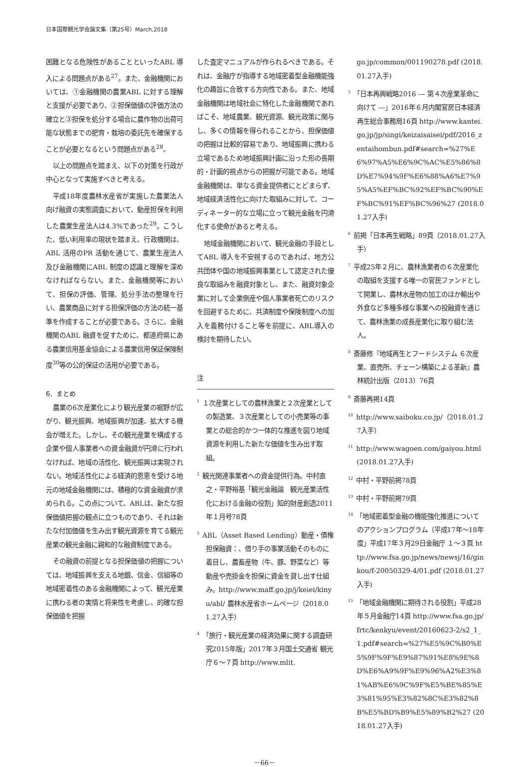日本国際観光学会論文集（第25号）March,2018
困難となる危険性があることといったABL 導入による問題点がある<sup>27</sup>。また、金融機関においては、①金融機関の農業ABL に対する理解と支援が必要であり、②担保価値の評価方法の確立と③担保を処分する場合に農作物の出荷可能な状態までの肥育・栽培の委託先を確保することが必要となるという問題点がある<sup>28</sup>。
以上の問題点を踏まえ、以下の対策を行政が中心となって実施すべきと考える。
平成18年度農林水産省が実施した農業法人向け融資の実態調査において、動産担保を利用した農業生産法人は4.3%であった<sup>29</sup>。こうした、低い利用率の現状を踏まえ、行政機関は、ABL 活用のPR 活動を通じて、農業生産法人及び金融機関にABL 制度の認識と理解を深めなければならない。また、金融機関等において、担保の評価、管理、処分手法の整理を行い、農業商品に対する担保評価の方法の統一基準を作成することが必要である。さらに、金融機関のABL 融資を促すために、都道府県にある農業信用基金協会による農業信用保証保険制度<sup>30</sup>等の公的保証の活用が必要である。
6．まとめ
農業の6次産業化により観光産業の裾野が広がり、観光振興、地域振興が加速、拡大する機会が増えた。しかし、その観光産業を構成する企業や個人事業者への資金融資が円滑に行われなければ、地域の活性化、観光振興は実現されない。地域活性化による経済的恩恵を受ける地元の地域金融機関には、積極的な資金融資が求められる。この点について、ABLは、新たな担保価値把握の観点に立つものであり、それは新たな付加価値を生み出す観光資源を育てる観光産業の観光金融に親和的な融資制度である。
その融資の前提となる担保価値の把握については、地域振興を支える地銀、信金、信組等の地域密着性のある金融機関によって、観光産業に携わる者の実情と将来性を考慮し、的確な担保価値を把握
した査定マニュアルが作られるべきである。それは、金融庁が指導する地域密着型金融機能強化の趣旨に合致する方向性である。また、地域金融機関は地域社会に特化した金融機関であればこそ、地域農業、観光資源、観光政策に関与し、多くの情報を得られることから、担保価値の把握は比較的容易であり、地域振興に携わる立場であるため地域振興計画に沿った形の長期的・計画的視点からの把握が可能である。地域金融機関は、単なる資金提供者にとどまらず、地域経済活性化に向けた取組みに対して、コーディネーター的な立場に立って観光金融を円滑化する使命があると考える。
地域金融機関において、観光金融の手段としてABL 導入を不安視するのであれば、地方公共団体や国の地域振興事業として認定された優良な取組みを融資対象とし、また、融資対象企業に対して企業倒産や個人事業者死亡のリスクを回避するために、共済制度や保険制度への加入を義務付けること等を前提に、ABL導入の検討を期待したい。
注
<sup>1</sup> １次産業としての農林漁業と２次産業としての製造業、３次産業としての小売業等の事業との総合的かつ一体的な推進を図り地域資源を利用した新たな価値を生み出す取組。
<sup>2</sup> 観光関連事業者への資金提供行為。中村直之・平野裕基「観光金融論　観光産業活性化における金融の役割」知的財産創造2011年１月号78頁
<sup>3</sup> ABL（Asset Based Lending）動産・債権担保融資：、借り手の事業活動そのものに着目し、農畜産物（牛、豚、野菜など）等動産や売掛金を担保に資金を貸し出す仕組み。http://www.maff.go.jp/j/keiei/kinyu/abl/ 農林水産省ホームページ（2018.01.27入手）
<sup>4</sup>「旅行・観光産業の経済効果に関する調査研究2015年版」2017年３月国土交通省 観光庁６～７頁 http://www.mlit.
go.jp/common/001190278.pdf (2018.01.27入手)
<sup>5</sup>「日本再興戦略2016 ― 第４次産業革命に向けて ―」2016年６月内閣官房日本経済再生総合事務局16頁 http://www.kantei.go.jp/jp/singi/keizaisaisei/pdf/2016_zentaihombun.pdf#search=%27%E6%97%A5%E6%9C%AC%E5%86%8D%E7%94%9F%E6%88%A6%E7%95%A5%EF%BC%92%EF%BC%90%EF%BC%91%EF%BC%96%27 (2018.01.27入手)
<sup>6</sup> 前掲「日本再生戦略」89頁（2018.01.27入手）
<sup>7</sup> 平成25年２月に、農林漁業者の６次産業化の取組を支援する唯一の官民ファンドとして開業し、農林水産物の加工のほか輸出や外食など多種多様な事業への投融資を通じて、農林漁業の成長産業化に取り組む法人。
<sup>8</sup> 斎藤修『地域再生とフードシステム ６次産業、直売所、チェーン構築による革新』農林統計出版（2013）76頁
<sup>9</sup> 斎藤再掲14頁
<sup>10</sup> http://www.saiboku.co.jp/（2018.01.27入手）
<sup>11</sup> http://www.wagoen.com/gaiyou.html (2018.01.27入手)
<sup>12</sup> 中村・平野前掲78頁
<sup>13</sup> 中村・平野前掲79頁
<sup>14</sup>「地域密着型金融の機能強化推進についてのアクションプログラム（平成17年～18年度」平成17年３月29日金融庁 １～３頁 http://www.fsa.go.jp/news/newsj/16/ginkou/f-20050329-4/01.pdf (2018.01.27入手)
<sup>15</sup>「地域金融機関に期待される役割」平成28年５月金融庁14頁 http://www.fsa.go.jp/frtc/kenkyu/event/20160623-2/s2_1_1.pdf#search=%27%E5%9C%B0%E5%9F%9F%E9%87%91%E8%9E%8D%E6%A9%9F%E9%96%A2%E3%81%AB%E6%9C%9F%E5%BE%85%E3%81%95%E3%82%8C%E3%82%8B%E5%BD%B9%E5%89%B2%27 (2018.01.27入手)
－66－